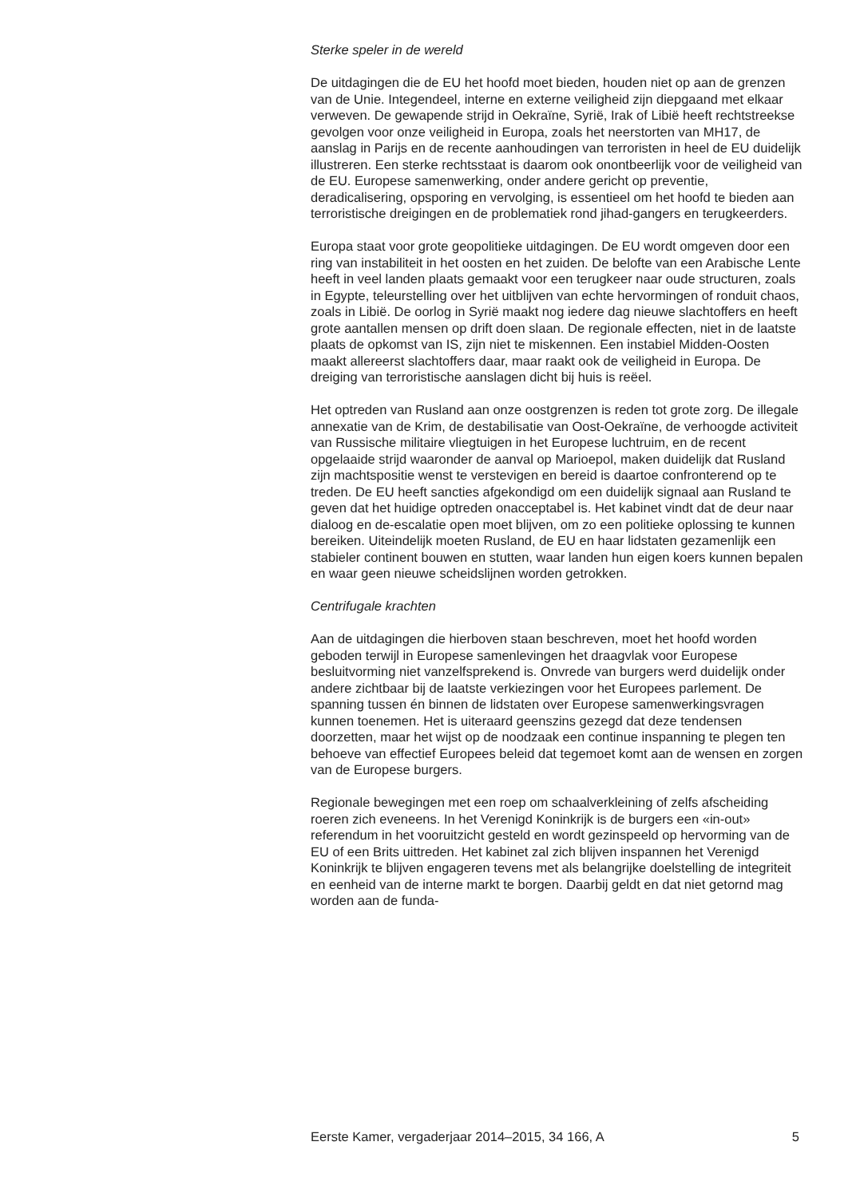Sterke speler in de wereld
De uitdagingen die de EU het hoofd moet bieden, houden niet op aan de grenzen van de Unie. Integendeel, interne en externe veiligheid zijn diepgaand met elkaar verweven. De gewapende strijd in Oekraïne, Syrië, Irak of Libië heeft rechtstreekse gevolgen voor onze veiligheid in Europa, zoals het neerstorten van MH17, de aanslag in Parijs en de recente aanhoudingen van terroristen in heel de EU duidelijk illustreren. Een sterke rechtsstaat is daarom ook onontbeerlijk voor de veiligheid van de EU. Europese samenwerking, onder andere gericht op preventie, deradicalisering, opsporing en vervolging, is essentieel om het hoofd te bieden aan terroristische dreigingen en de problematiek rond jihad-gangers en terugkeerders.
Europa staat voor grote geopolitieke uitdagingen. De EU wordt omgeven door een ring van instabiliteit in het oosten en het zuiden. De belofte van een Arabische Lente heeft in veel landen plaats gemaakt voor een terugkeer naar oude structuren, zoals in Egypte, teleurstelling over het uitblijven van echte hervormingen of ronduit chaos, zoals in Libië. De oorlog in Syrië maakt nog iedere dag nieuwe slachtoffers en heeft grote aantallen mensen op drift doen slaan. De regionale effecten, niet in de laatste plaats de opkomst van IS, zijn niet te miskennen. Een instabiel Midden-Oosten maakt allereerst slachtoffers daar, maar raakt ook de veiligheid in Europa. De dreiging van terroristische aanslagen dicht bij huis is reëel.
Het optreden van Rusland aan onze oostgrenzen is reden tot grote zorg. De illegale annexatie van de Krim, de destabilisatie van Oost-Oekraïne, de verhoogde activiteit van Russische militaire vliegtuigen in het Europese luchtruim, en de recent opgelaaide strijd waaronder de aanval op Marioepol, maken duidelijk dat Rusland zijn machtspositie wenst te verstevigen en bereid is daartoe confronterend op te treden. De EU heeft sancties afgekondigd om een duidelijk signaal aan Rusland te geven dat het huidige optreden onacceptabel is. Het kabinet vindt dat de deur naar dialoog en de-escalatie open moet blijven, om zo een politieke oplossing te kunnen bereiken. Uiteindelijk moeten Rusland, de EU en haar lidstaten gezamenlijk een stabieler continent bouwen en stutten, waar landen hun eigen koers kunnen bepalen en waar geen nieuwe scheidslijnen worden getrokken.
Centrifugale krachten
Aan de uitdagingen die hierboven staan beschreven, moet het hoofd worden geboden terwijl in Europese samenlevingen het draagvlak voor Europese besluitvorming niet vanzelfsprekend is. Onvrede van burgers werd duidelijk onder andere zichtbaar bij de laatste verkiezingen voor het Europees parlement. De spanning tussen én binnen de lidstaten over Europese samenwerkingsvragen kunnen toenemen. Het is uiteraard geenszins gezegd dat deze tendensen doorzetten, maar het wijst op de noodzaak een continue inspanning te plegen ten behoeve van effectief Europees beleid dat tegemoet komt aan de wensen en zorgen van de Europese burgers.
Regionale bewegingen met een roep om schaalverkleining of zelfs afscheiding roeren zich eveneens. In het Verenigd Koninkrijk is de burgers een «in-out» referendum in het vooruitzicht gesteld en wordt gezinspeeld op hervorming van de EU of een Brits uittreden. Het kabinet zal zich blijven inspannen het Verenigd Koninkrijk te blijven engageren tevens met als belangrijke doelstelling de integriteit en eenheid van de interne markt te borgen. Daarbij geldt en dat niet getornd mag worden aan de funda-
Eerste Kamer, vergaderjaar 2014–2015, 34 166, A 5